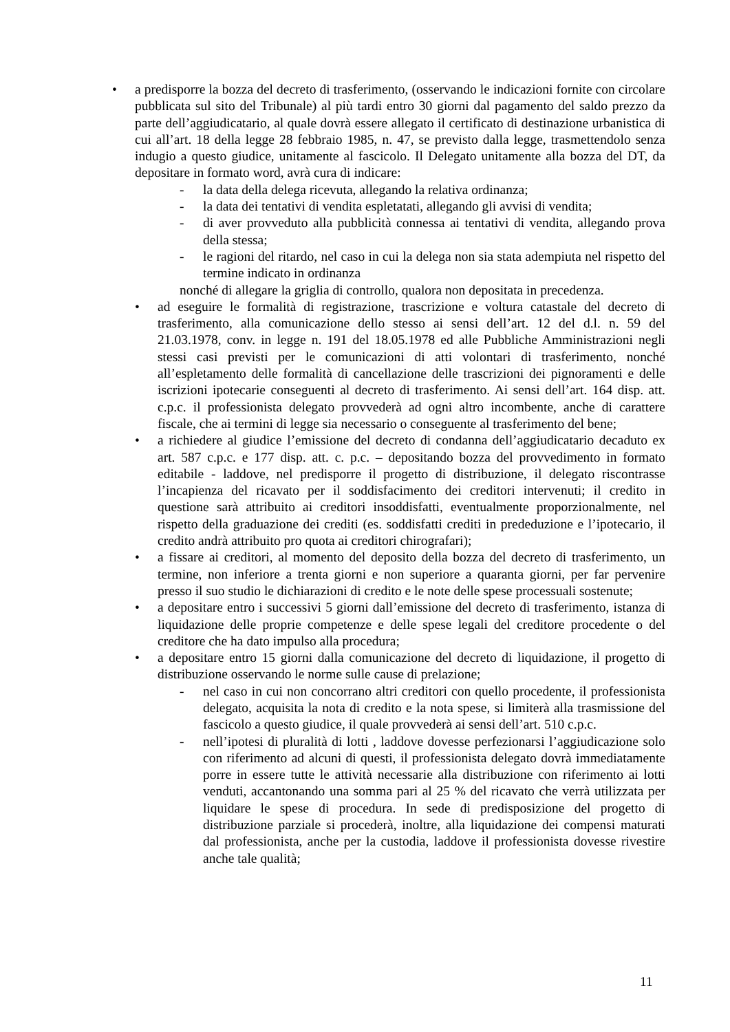• a predisporre la bozza del decreto di trasferimento, (osservando le indicazioni fornite con circolare pubblicata sul sito del Tribunale) al più tardi entro 30 giorni dal pagamento del saldo prezzo da parte dell’aggiudicatario, al quale dovrà essere allegato il certificato di destinazione urbanistica di cui all’art. 18 della legge 28 febbraio 1985, n. 47, se previsto dalla legge, trasmettendolo senza indugio a questo giudice, unitamente al fascicolo. Il Delegato unitamente alla bozza del DT, da depositare in formato word, avrà cura di indicare:
- la data della delega ricevuta, allegando la relativa ordinanza;
- la data dei tentativi di vendita espletatati, allegando gli avvisi di vendita;
- di aver provveduto alla pubblicità connessa ai tentativi di vendita, allegando prova della stessa;
- le ragioni del ritardo, nel caso in cui la delega non sia stata adempiuta nel rispetto del termine indicato in ordinanza
nonché di allegare la griglia di controllo, qualora non depositata in precedenza.
• ad eseguire le formalità di registrazione, trascrizione e voltura catastale del decreto di trasferimento, alla comunicazione dello stesso ai sensi dell’art. 12 del d.l. n. 59 del 21.03.1978, conv. in legge n. 191 del 18.05.1978 ed alle Pubbliche Amministrazioni negli stessi casi previsti per le comunicazioni di atti volontari di trasferimento, nonché all’espletamento delle formalità di cancellazione delle trascrizioni dei pignoramenti e delle iscrizioni ipotecarie conseguenti al decreto di trasferimento. Ai sensi dell’art. 164 disp. att. c.p.c. il professionista delegato provvederà ad ogni altro incombente, anche di carattere fiscale, che ai termini di legge sia necessario o conseguente al trasferimento del bene;
• a richiedere al giudice l’emissione del decreto di condanna dell’aggiudicatario decaduto ex art. 587 c.p.c. e 177 disp. att. c. p.c. – depositando bozza del provvedimento in formato editabile - laddove, nel predisporre il progetto di distribuzione, il delegato riscontrasse l’incapienza del ricavato per il soddisfacimento dei creditori intervenuti; il credito in questione sarà attribuito ai creditori insoddisfatti, eventualmente proporzionalmente, nel rispetto della graduazione dei crediti (es. soddisfatti crediti in prededuzione e l’ipotecario, il credito andrà attribuito pro quota ai creditori chirografari);
• a fissare ai creditori, al momento del deposito della bozza del decreto di trasferimento, un termine, non inferiore a trenta giorni e non superiore a quaranta giorni, per far pervenire presso il suo studio le dichiarazioni di credito e le note delle spese processuali sostenute;
• a depositare entro i successivi 5 giorni dall’emissione del decreto di trasferimento, istanza di liquidazione delle proprie competenze e delle spese legali del creditore procedente o del creditore che ha dato impulso alla procedura;
• a depositare entro 15 giorni dalla comunicazione del decreto di liquidazione, il progetto di distribuzione osservando le norme sulle cause di prelazione;
- nel caso in cui non concorrano altri creditori con quello procedente, il professionista delegato, acquisita la nota di credito e la nota spese, si limiterà alla trasmissione del fascicolo a questo giudice, il quale provvederà ai sensi dell’art. 510 c.p.c.
- nell’ipotesi di pluralità di lotti , laddove dovesse perfezionarsi l’aggiudicazione solo con riferimento ad alcuni di questi, il professionista delegato dovrà immediatamente porre in essere tutte le attività necessarie alla distribuzione con riferimento ai lotti venduti, accantonando una somma pari al 25 % del ricavato che verrà utilizzata per liquidare le spese di procedura. In sede di predisposizione del progetto di distribuzione parziale si procederà, inoltre, alla liquidazione dei compensi maturati dal professionista, anche per la custodia, laddove il professionista dovesse rivestire anche tale qualità;
11